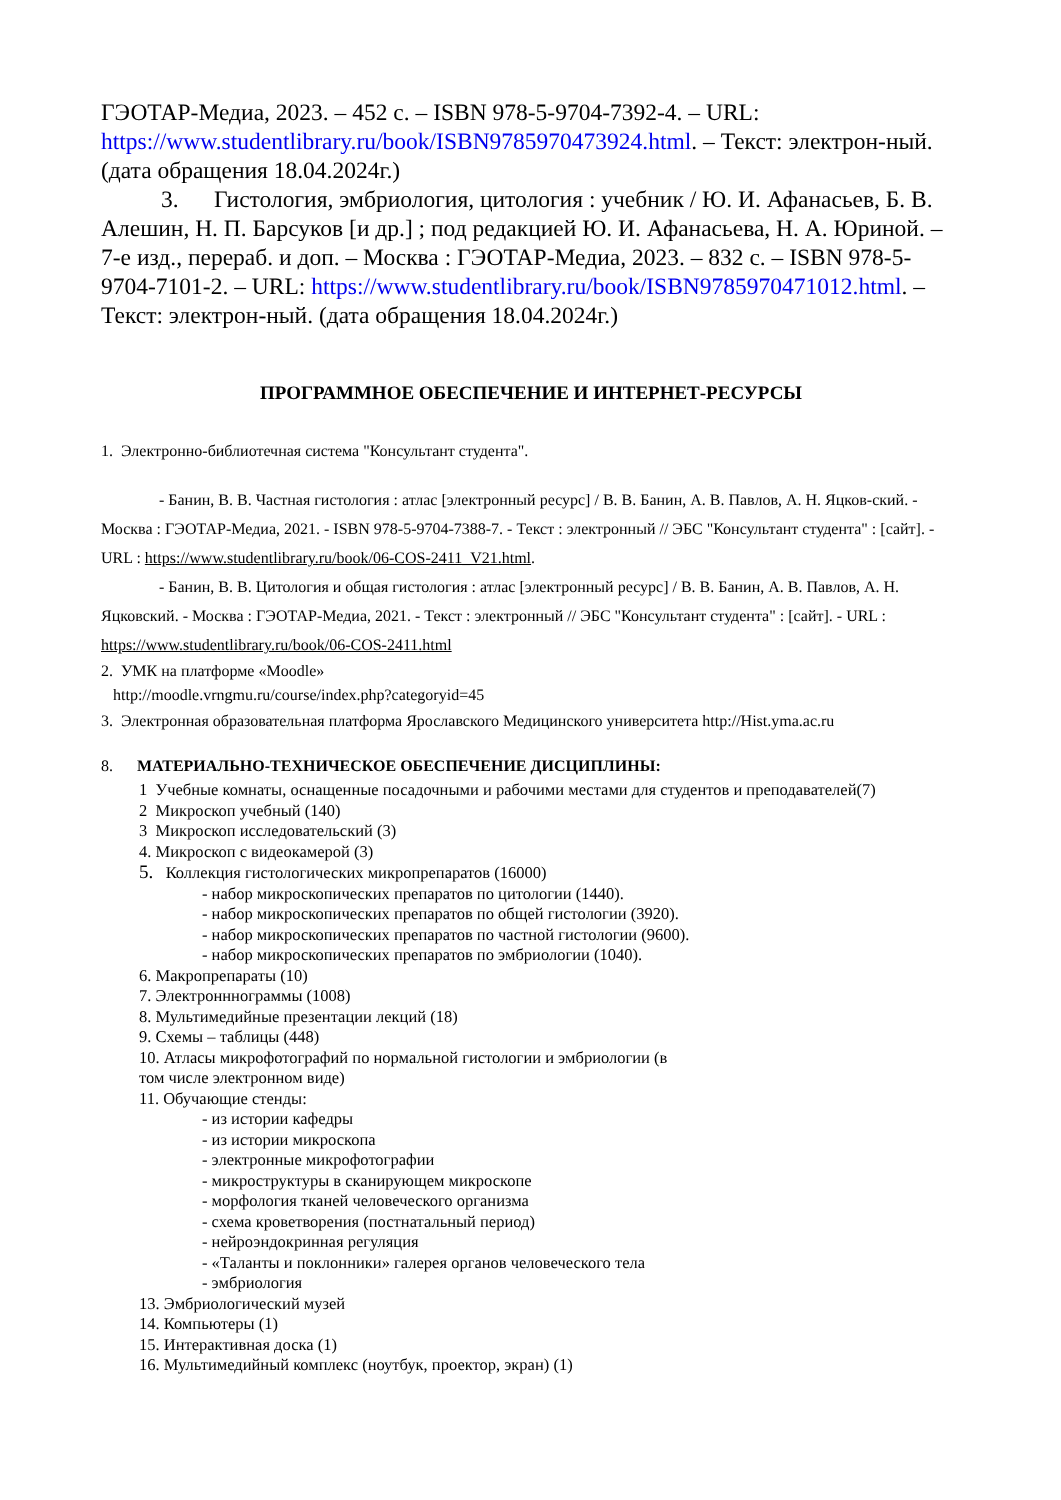ГЭОТАР-Медиа, 2023. – 452 с. – ISBN 978-5-9704-7392-4. – URL: https://www.studentlibrary.ru/book/ISBN9785970473924.html. – Текст: электрон-ный. (дата обращения 18.04.2024г.)
3. Гистология, эмбриология, цитология : учебник / Ю. И. Афанасьев, Б. В. Алешин, Н. П. Барсуков [и др.] ; под редакцией Ю. И. Афанасьева, Н. А. Юриной. – 7-е изд., перераб. и доп. – Москва : ГЭОТАР-Медиа, 2023. – 832 с. – ISBN 978-5-9704-7101-2. – URL: https://www.studentlibrary.ru/book/ISBN9785970471012.html. – Текст: электрон-ный. (дата обращения 18.04.2024г.)
ПРОГРАММНОЕ ОБЕСПЕЧЕНИЕ И ИНТЕРНЕТ-РЕСУРСЫ
1. Электронно-библиотечная система "Консультант студента".
- Банин, В. В. Частная гистология : атлас [электронный ресурс] / В. В. Банин, А. В. Павлов, А. Н. Яцков-ский. - Москва : ГЭОТАР-Медиа, 2021. - ISBN 978-5-9704-7388-7. - Текст : электронный // ЭБС "Консультант студента" : [сайт]. - URL : https://www.studentlibrary.ru/book/06-COS-2411_V21.html.
- Банин, В. В. Цитология и общая гистология : атлас [электронный ресурс] / В. В. Банин, А. В. Павлов, А. Н. Яцковский. - Москва : ГЭОТАР-Медиа, 2021. - Текст : электронный // ЭБС "Консультант студента" : [сайт]. - URL : https://www.studentlibrary.ru/book/06-COS-2411.html
2. УМК на платформе «Moodle»
http://moodle.vrngmu.ru/course/index.php?categoryid=45
3. Электронная образовательная платформа Ярославского Медицинского университета http://Hist.yma.ac.ru
8. МАТЕРИАЛЬНО-ТЕХНИЧЕСКОЕ ОБЕСПЕЧЕНИЕ ДИСЦИПЛИНЫ:
1 Учебные комнаты, оснащенные посадочными и рабочими местами для студентов и преподавателей(7)
2 Микроскоп учебный (140)
3 Микроскоп исследовательский (3)
4. Микроскоп с видеокамерой (3)
5. Коллекция гистологических микропрепаратов (16000)
- набор микроскопических препаратов по цитологии (1440).
- набор микроскопических препаратов по общей гистологии (3920).
- набор микроскопических препаратов по частной гистологии (9600).
- набор микроскопических препаратов по эмбриологии (1040).
6. Макропрепараты (10)
7. Электронннограммы (1008)
8. Мультимедийные презентации лекций (18)
9. Схемы – таблицы (448)
10. Атласы микрофотографий по нормальной гистологии и эмбриологии (в
том числе электронном виде)
11. Обучающие стенды:
- из истории кафедры
- из истории микроскопа
- электронные микрофотографии
- микроструктуры в сканирующем микроскопе
- морфология тканей человеческого организма
- схема кроветворения (постнатальный период)
- нейроэндокринная регуляция
- «Таланты и поклонники» галерея органов человеческого тела
- эмбриология
13. Эмбриологический музей
14. Компьютеры (1)
15. Интерактивная доска (1)
16. Мультимедийный комплекс (ноутбук, проектор, экран) (1)